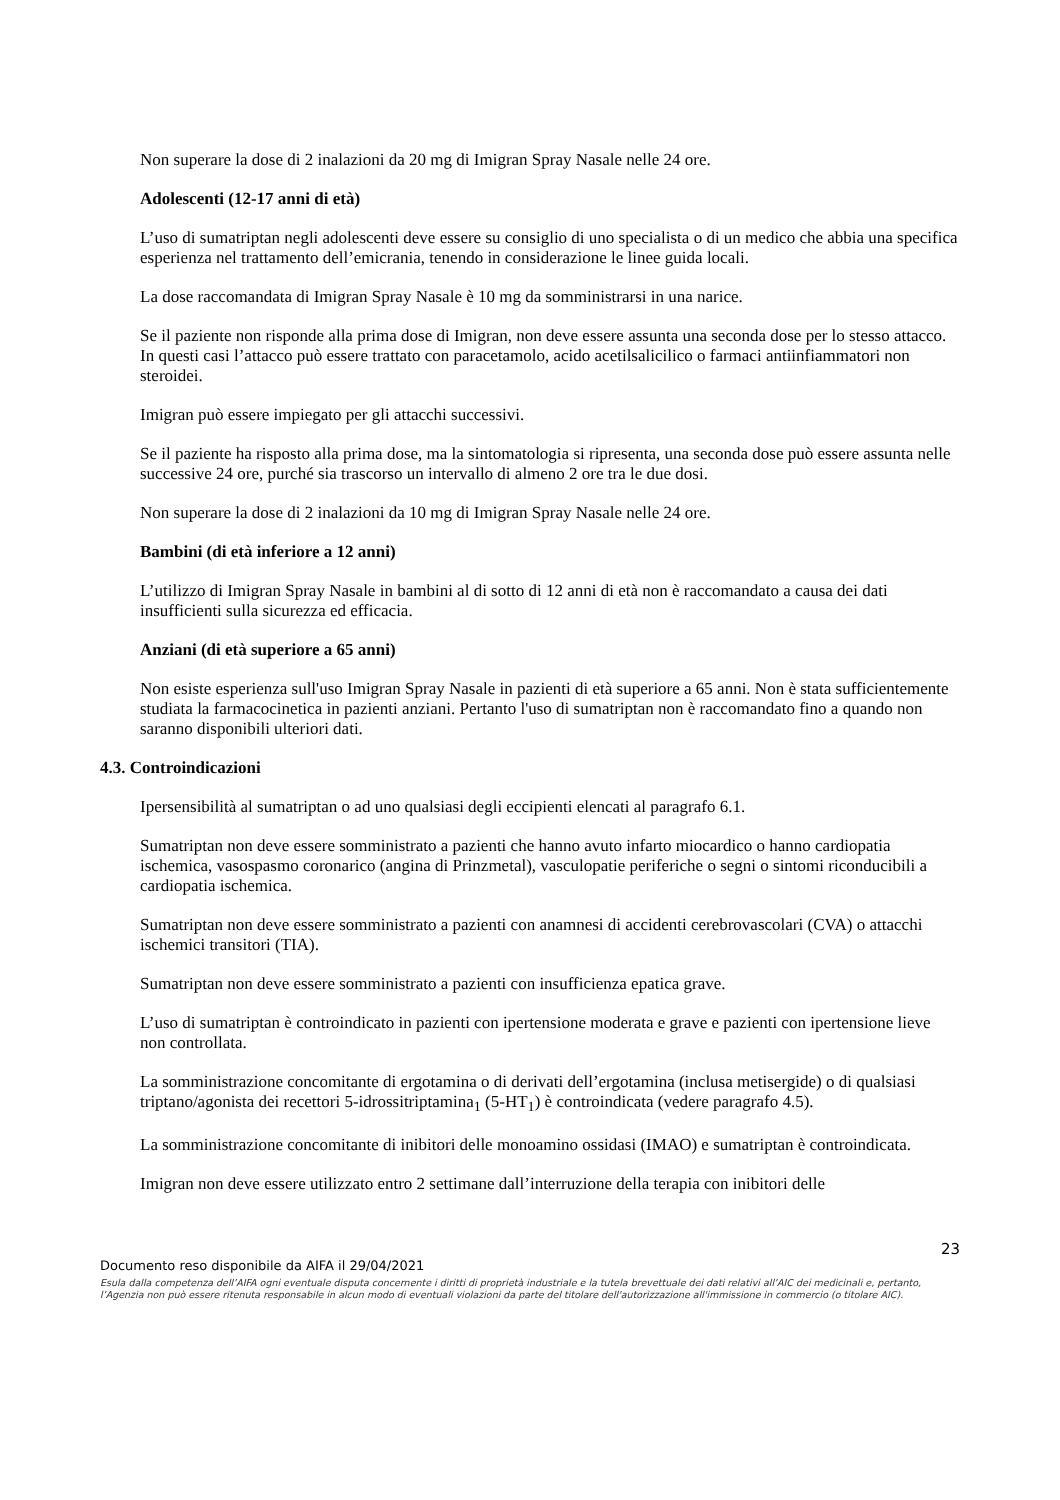Non superare la dose di 2 inalazioni da 20 mg di Imigran Spray Nasale nelle 24 ore.
Adolescenti (12-17 anni di età)
L’uso di sumatriptan negli adolescenti deve essere su consiglio di uno specialista o di un medico che abbia una specifica esperienza nel trattamento dell’emicrania, tenendo in considerazione le linee guida locali.
La dose raccomandata di Imigran Spray Nasale è 10 mg da somministrarsi in una narice.
Se il paziente non risponde alla prima dose di Imigran, non deve essere assunta una seconda dose per lo stesso attacco. In questi casi l’attacco può essere trattato con paracetamolo, acido acetilsalicilico o farmaci antiinfiammatori non steroidei.
Imigran può essere impiegato per gli attacchi successivi.
Se il paziente ha risposto alla prima dose, ma la sintomatologia si ripresenta, una seconda dose può essere assunta nelle successive 24 ore, purché sia trascorso un intervallo di almeno 2 ore tra le due dosi.
Non superare la dose di 2 inalazioni da 10 mg di Imigran Spray Nasale nelle 24 ore.
Bambini (di età inferiore a 12 anni)
L’utilizzo di Imigran Spray Nasale in bambini al di sotto di 12 anni di età non è raccomandato a causa dei dati insufficienti sulla sicurezza ed efficacia.
Anziani (di età superiore a 65 anni)
Non esiste esperienza sull'uso Imigran Spray Nasale in pazienti di età superiore a 65 anni. Non è stata sufficientemente studiata la farmacocinetica in pazienti anziani. Pertanto l'uso di sumatriptan non è raccomandato fino a quando non saranno disponibili ulteriori dati.
4.3. Controindicazioni
Ipersensibilità al sumatriptan o ad uno qualsiasi degli eccipienti elencati al paragrafo 6.1.
Sumatriptan non deve essere somministrato a pazienti che hanno avuto infarto miocardico o hanno cardiopatia ischemica, vasospasmo coronarico (angina di Prinzmetal), vasculopatie periferiche o segni o sintomi riconducibili a cardiopatia ischemica.
Sumatriptan non deve essere somministrato a pazienti con anamnesi di accidenti cerebrovascolari (CVA) o attacchi ischemici transitori (TIA).
Sumatriptan non deve essere somministrato a pazienti con insufficienza epatica grave.
L’uso di sumatriptan è controindicato in pazienti con ipertensione moderata e grave e pazienti con ipertensione lieve non controllata.
La somministrazione concomitante di ergotamina o di derivati dell’ergotamina (inclusa metisergide) o di qualsiasi triptano/agonista dei recettori 5-idrossitriptamina<sub>1</sub> (5-HT<sub>1</sub>) è controindicata (vedere paragrafo 4.5).
La somministrazione concomitante di inibitori delle monoamino ossidasi (IMAO) e sumatriptan è controindicata.
Imigran non deve essere utilizzato entro 2 settimane dall’interruzione della terapia con inibitori delle
23
Documento reso disponibile da AIFA il 29/04/2021
Esula dalla competenza dell’AIFA ogni eventuale disputa concernente i diritti di proprietà industriale e la tutela brevettuale dei dati relativi all’AIC dei medicinali e, pertanto, l’Agenzia non può essere ritenuta responsabile in alcun modo di eventuali violazioni da parte del titolare dell'autorizzazione all'immissione in commercio (o titolare AIC).